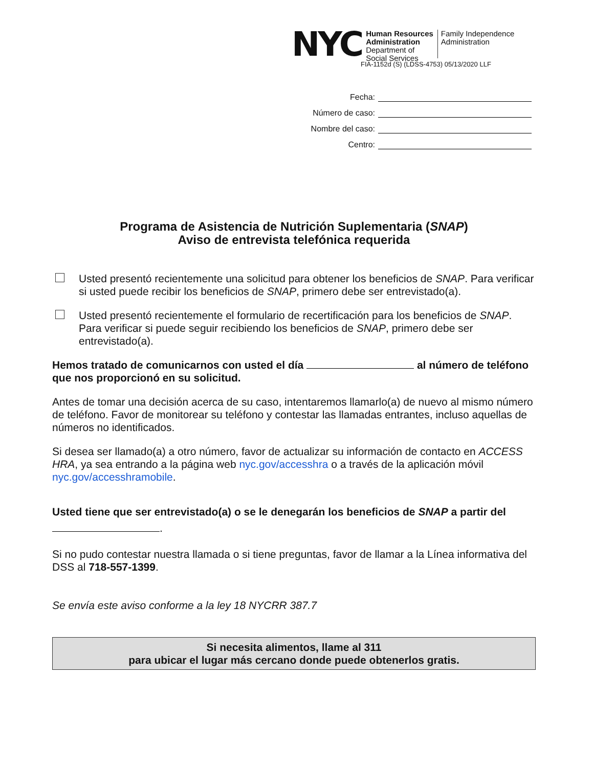NYC
Human Resources
Administration
Department of
Social Services
Family Independence
Administration
FIA-1152d (S) (LDSS-4753) 05/13/2020 LLF
Fecha:
Número de caso:
Nombre del caso:
Centro:
Programa de Asistencia de Nutrición Suplementaria (SNAP)
Aviso de entrevista telefónica requerida
Usted presentó recientemente una solicitud para obtener los beneficios de SNAP. Para verificar si usted puede recibir los beneficios de SNAP, primero debe ser entrevistado(a).
Usted presentó recientemente el formulario de recertificación para los beneficios de SNAP. Para verificar si puede seguir recibiendo los beneficios de SNAP, primero debe ser entrevistado(a).
Hemos tratado de comunicarnos con usted el día al número de teléfono que nos proporcionó en su solicitud.
Antes de tomar una decisión acerca de su caso, intentaremos llamarlo(a) de nuevo al mismo número de teléfono. Favor de monitorear su teléfono y contestar las llamadas entrantes, incluso aquellas de números no identificados.
Si desea ser llamado(a) a otro número, favor de actualizar su información de contacto en ACCESS HRA, ya sea entrando a la página web nyc.gov/accesshra o a través de la aplicación móvil nyc.gov/accesshramobile.
Usted tiene que ser entrevistado(a) o se le denegarán los beneficios de SNAP a partir del .
Si no pudo contestar nuestra llamada o si tiene preguntas, favor de llamar a la Línea informativa del DSS al 718-557-1399.
Se envía este aviso conforme a la ley 18 NYCRR 387.7
Si necesita alimentos, llame al 311
para ubicar el lugar más cercano donde puede obtenerlos gratis.